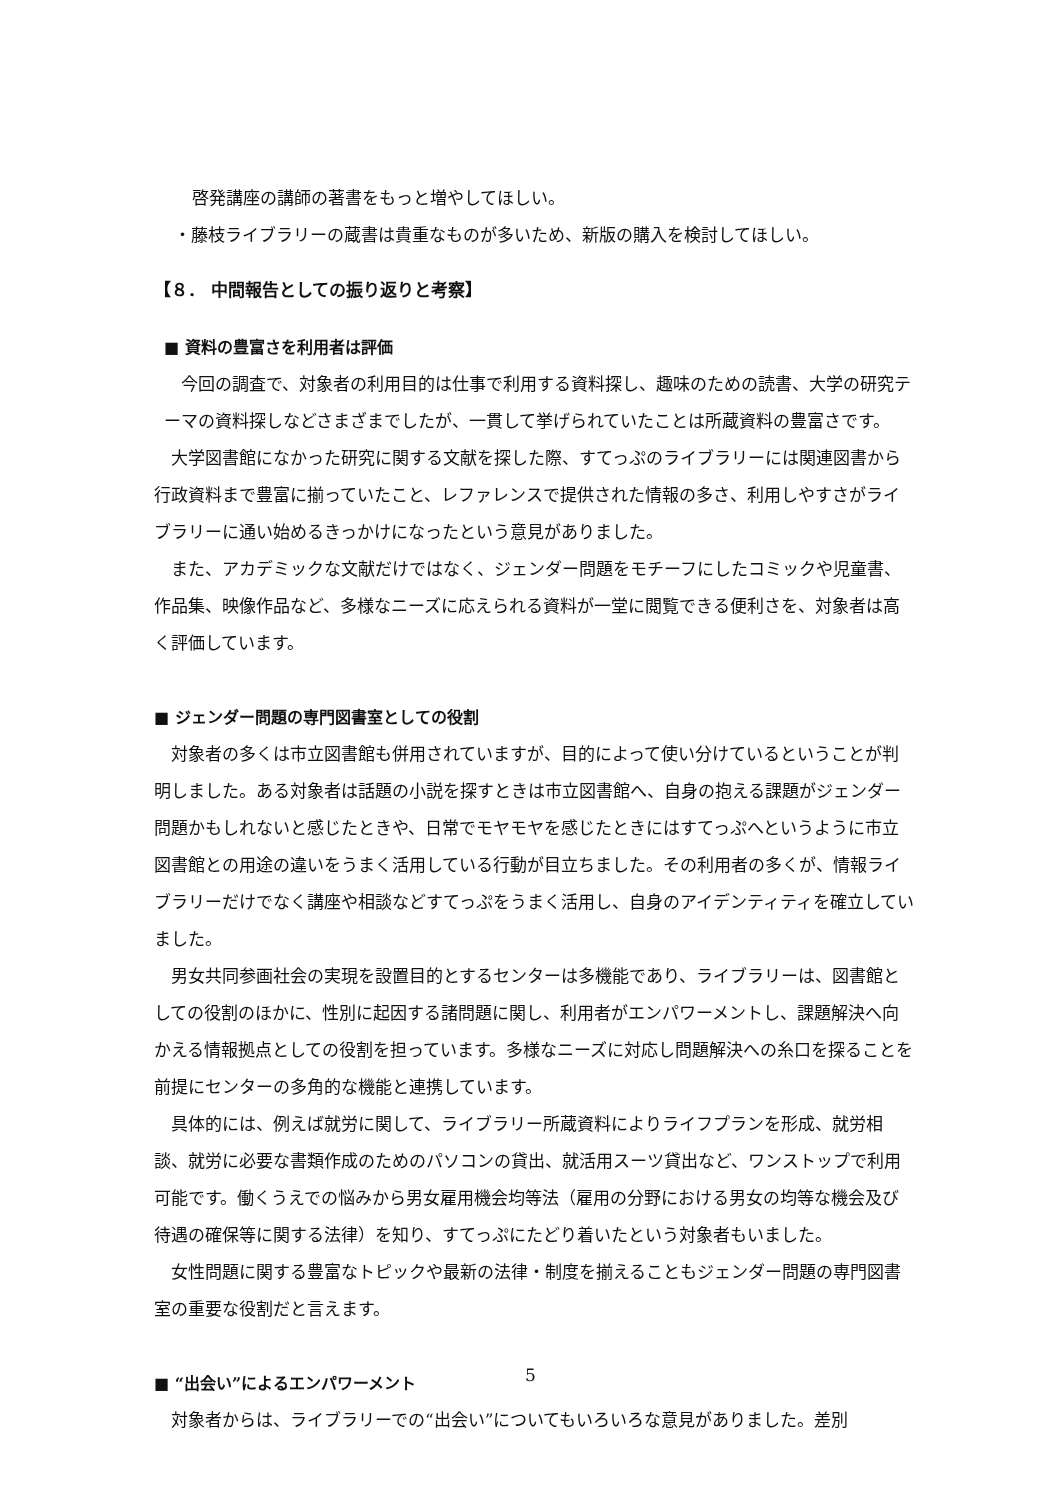啓発講座の講師の著書をもっと増やしてほしい。
・藤枝ライブラリーの蔵書は貴重なものが多いため、新版の購入を検討してほしい。
【８． 中間報告としての振り返りと考察】
■ 資料の豊富さを利用者は評価
　今回の調査で、対象者の利用目的は仕事で利用する資料探し、趣味のための読書、大学の研究テーマの資料探しなどさまざまでしたが、一貫して挙げられていたことは所蔵資料の豊富さです。
　大学図書館になかった研究に関する文献を探した際、すてっぷのライブラリーには関連図書から行政資料まで豊富に揃っていたこと、レファレンスで提供された情報の多さ、利用しやすさがライブラリーに通い始めるきっかけになったという意見がありました。
　また、アカデミックな文献だけではなく、ジェンダー問題をモチーフにしたコミックや児童書、作品集、映像作品など、多様なニーズに応えられる資料が一堂に閲覧できる便利さを、対象者は高く評価しています。
■ ジェンダー問題の専門図書室としての役割
　対象者の多くは市立図書館も併用されていますが、目的によって使い分けているということが判明しました。ある対象者は話題の小説を探すときは市立図書館へ、自身の抱える課題がジェンダー問題かもしれないと感じたときや、日常でモヤモヤを感じたときにはすてっぷへというように市立図書館との用途の違いをうまく活用している行動が目立ちました。その利用者の多くが、情報ライブラリーだけでなく講座や相談などすてっぷをうまく活用し、自身のアイデンティティを確立していました。
　男女共同参画社会の実現を設置目的とするセンターは多機能であり、ライブラリーは、図書館としての役割のほかに、性別に起因する諸問題に関し、利用者がエンパワーメントし、課題解決へ向かえる情報拠点としての役割を担っています。多様なニーズに対応し問題解決への糸口を探ることを前提にセンターの多角的な機能と連携しています。
　具体的には、例えば就労に関して、ライブラリー所蔵資料によりライフプランを形成、就労相談、就労に必要な書類作成のためのパソコンの貸出、就活用スーツ貸出など、ワンストップで利用可能です。働くうえでの悩みから男女雇用機会均等法（雇用の分野における男女の均等な機会及び待遇の確保等に関する法律）を知り、すてっぷにたどり着いたという対象者もいました。
　女性問題に関する豊富なトピックや最新の法律・制度を揃えることもジェンダー問題の専門図書室の重要な役割だと言えます。
■ “出会い”によるエンパワーメント
　対象者からは、ライブラリーでの“出会い”についてもいろいろな意見がありました。差別
5